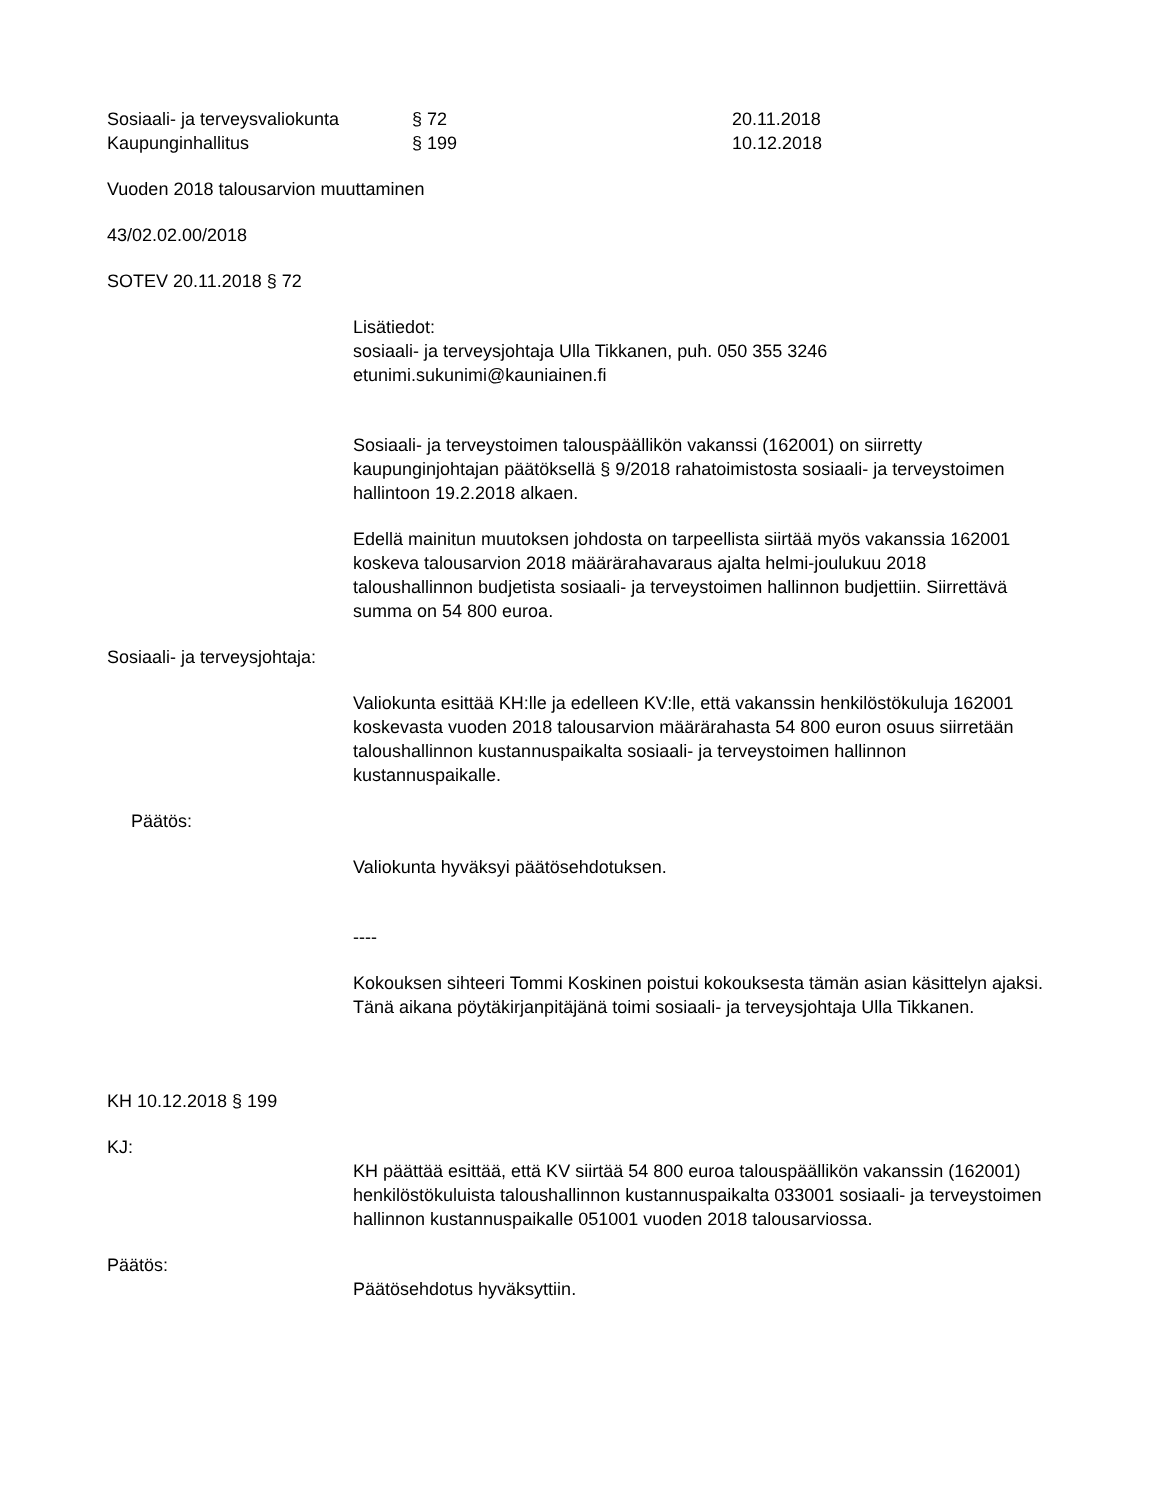Sosiaali- ja terveysvaliokunta § 72 20.11.2018 Kaupunginhallitus § 199 10.12.2018
Vuoden 2018 talousarvion muuttaminen
43/02.02.00/2018
SOTEV 20.11.2018 § 72
Lisätiedot:
sosiaali- ja terveysjohtaja Ulla Tikkanen, puh. 050 355 3246
etunimi.sukunimi@kauniainen.fi
Sosiaali- ja terveystoimen talouspäällikön vakanssi (162001) on siirretty kaupunginjohtajan päätöksellä § 9/2018 rahatoimistosta sosiaali- ja terveystoimen hallintoon 19.2.2018 alkaen.
Edellä mainitun muutoksen johdosta on tarpeellista siirtää myös vakanssia 162001 koskeva talousarvion 2018 määrärahavaraus ajalta helmi-joulukuu 2018 taloushallinnon budjetista sosiaali- ja terveystoimen hallinnon budjettiin. Siirrettävä summa on 54 800 euroa.
Sosiaali- ja terveysjohtaja:
Valiokunta esittää KH:lle ja edelleen KV:lle, että vakanssin henkilöstökuluja 162001 koskevasta vuoden 2018 talousarvion määrärahasta 54 800 euron osuus siirretään taloushallinnon kustannuspaikalta sosiaali- ja terveystoimen hallinnon kustannuspaikalle.
Päätös:
Valiokunta hyväksyi päätösehdotuksen.
----
Kokouksen sihteeri Tommi Koskinen poistui kokouksesta tämän asian käsittelyn ajaksi. Tänä aikana pöytäkirjanpitäjänä toimi sosiaali- ja terveysjohtaja Ulla Tikkanen.
KH 10.12.2018 § 199
KJ:
KH päättää esittää, että KV siirtää 54 800 euroa talouspäällikön vakanssin (162001) henkilöstökuluista taloushallinnon kustannuspaikalta 033001 sosiaali- ja terveystoimen hallinnon kustannuspaikalle 051001 vuoden 2018 talousarviossa.
Päätös:
Päätösehdotus hyväksyttiin.